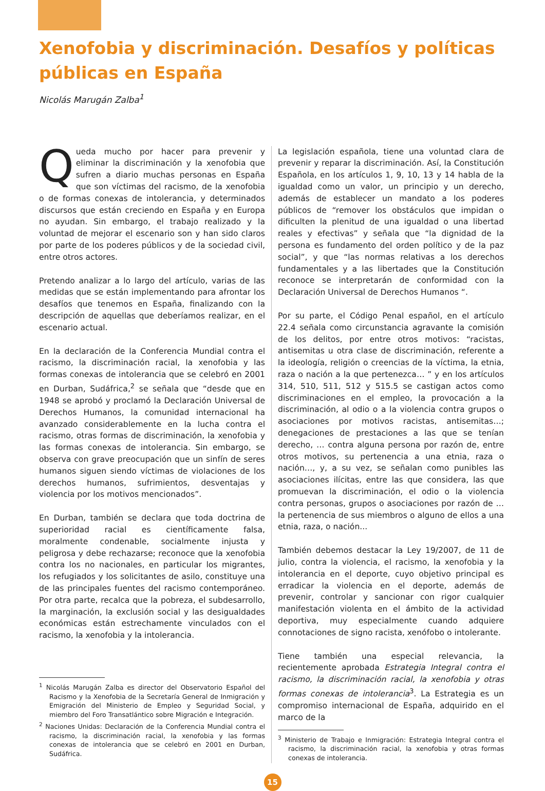Xenofobia y discriminación. Desafíos y políticas públicas en España
Nicolás Marugán Zalba<sup>1</sup>
Queda mucho por hacer para prevenir y eliminar la discriminación y la xenofobia que sufren a diario muchas personas en España que son víctimas del racismo, de la xenofobia o de formas conexas de intolerancia, y determinados discursos que están creciendo en España y en Europa no ayudan. Sin embargo, el trabajo realizado y la voluntad de mejorar el escenario son y han sido claros por parte de los poderes públicos y de la sociedad civil, entre otros actores.
Pretendo analizar a lo largo del artículo, varias de las medidas que se están implementando para afrontar los desafíos que tenemos en España, finalizando con la descripción de aquellas que deberíamos realizar, en el escenario actual.
En la declaración de la Conferencia Mundial contra el racismo, la discriminación racial, la xenofobia y las formas conexas de intolerancia que se celebró en 2001 en Durban, Sudáfrica,<sup>2</sup> se señala que “desde que en 1948 se aprobó y proclamó la Declaración Universal de Derechos Humanos, la comunidad internacional ha avanzado considerablemente en la lucha contra el racismo, otras formas de discriminación, la xenofobia y las formas conexas de intolerancia. Sin embargo, se observa con grave preocupación que un sinfín de seres humanos siguen siendo víctimas de violaciones de los derechos humanos, sufrimientos, desventajas y violencia por los motivos mencionados”.
En Durban, también se declara que toda doctrina de superioridad racial es científicamente falsa, moralmente condenable, socialmente injusta y peligrosa y debe rechazarse; reconoce que la xenofobia contra los no nacionales, en particular los migrantes, los refugiados y los solicitantes de asilo, constituye una de las principales fuentes del racismo contemporáneo. Por otra parte, recalca que la pobreza, el subdesarrollo, la marginación, la exclusión social y las desigualdades económicas están estrechamente vinculados con el racismo, la xenofobia y la intolerancia.
<sup>1</sup> Nicolás Marugán Zalba es director del Observatorio Español del Racismo y la Xenofobia de la Secretaría General de Inmigración y Emigración del Ministerio de Empleo y Seguridad Social, y miembro del Foro Transatlántico sobre Migración e Integración.
<sup>2</sup> Naciones Unidas: Declaración de la Conferencia Mundial contra el racismo, la discriminación racial, la xenofobia y las formas conexas de intolerancia que se celebró en 2001 en Durban, Sudáfrica.
La legislación española, tiene una voluntad clara de prevenir y reparar la discriminación. Así, la Constitución Española, en los artículos 1, 9, 10, 13 y 14 habla de la igualdad como un valor, un principio y un derecho, además de establecer un mandato a los poderes públicos de “remover los obstáculos que impidan o dificulten la plenitud de una igualdad o una libertad reales y efectivas” y señala que “la dignidad de la persona es fundamento del orden político y de la paz social”, y que “las normas relativas a los derechos fundamentales y a las libertades que la Constitución reconoce se interpretarán de conformidad con la Declaración Universal de Derechos Humanos “.
Por su parte, el Código Penal español, en el artículo 22.4 señala como circunstancia agravante la comisión de los delitos, por entre otros motivos: “racistas, antisemitas u otra clase de discriminación, referente a la ideología, religión o creencias de la víctima, la etnia, raza o nación a la que pertenezca… ” y en los artículos 314, 510, 511, 512 y 515.5 se castigan actos como discriminaciones en el empleo, la provocación a la discriminación, al odio o a la violencia contra grupos o asociaciones por motivos racistas, antisemitas…; denegaciones de prestaciones a las que se tenían derecho, … contra alguna persona por razón de, entre otros motivos, su pertenencia a una etnia, raza o nación…, y, a su vez, se señalan como punibles las asociaciones ilícitas, entre las que considera, las que promuevan la discriminación, el odio o la violencia contra personas, grupos o asociaciones por razón de … la pertenencia de sus miembros o alguno de ellos a una etnia, raza, o nación...
También debemos destacar la Ley 19/2007, de 11 de julio, contra la violencia, el racismo, la xenofobia y la intolerancia en el deporte, cuyo objetivo principal es erradicar la violencia en el deporte, además de prevenir, controlar y sancionar con rigor cualquier manifestación violenta en el ámbito de la actividad deportiva, muy especialmente cuando adquiere connotaciones de signo racista, xenófobo o intolerante.
Tiene también una especial relevancia, la recientemente aprobada Estrategia Integral contra el racismo, la discriminación racial, la xenofobia y otras formas conexas de intolerancia<sup>3</sup>. La Estrategia es un compromiso internacional de España, adquirido en el marco de la
<sup>3</sup> Ministerio de Trabajo e Inmigración: Estrategia Integral contra el racismo, la discriminación racial, la xenofobia y otras formas conexas de intolerancia.
15